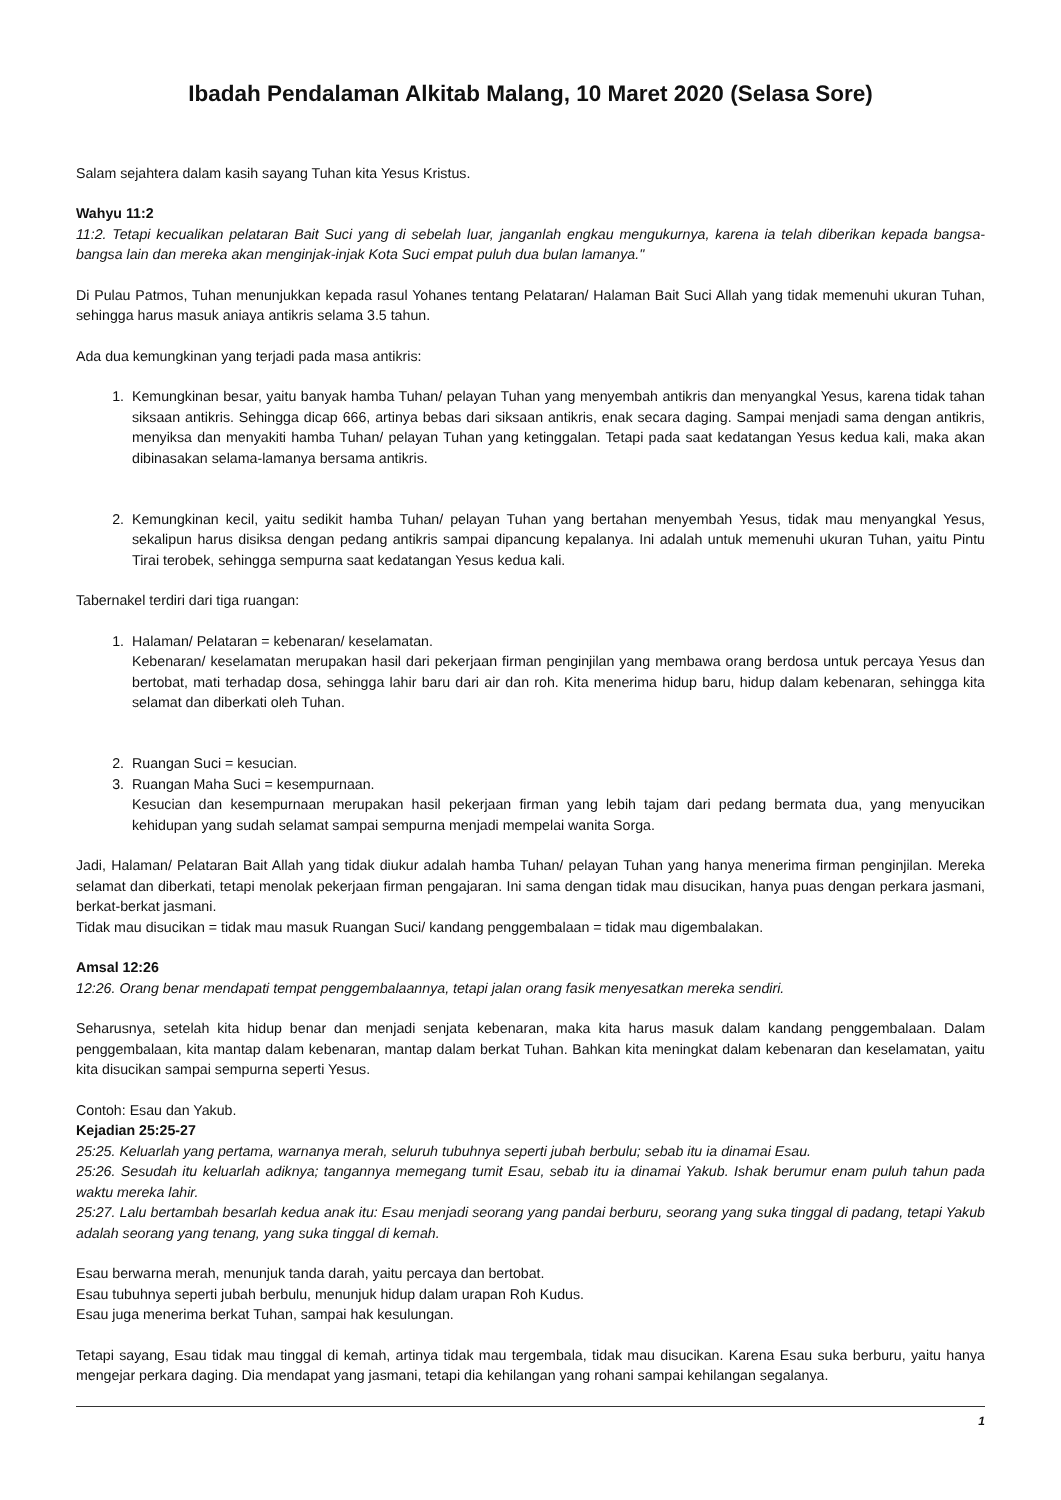Ibadah Pendalaman Alkitab Malang, 10 Maret 2020 (Selasa Sore)
Salam sejahtera dalam kasih sayang Tuhan kita Yesus Kristus.
Wahyu 11:2
11:2. Tetapi kecualikan pelataran Bait Suci yang di sebelah luar, janganlah engkau mengukurnya, karena ia telah diberikan kepada bangsa-bangsa lain dan mereka akan menginjak-injak Kota Suci empat puluh dua bulan lamanya."
Di Pulau Patmos, Tuhan menunjukkan kepada rasul Yohanes tentang Pelataran/ Halaman Bait Suci Allah yang tidak memenuhi ukuran Tuhan, sehingga harus masuk aniaya antikris selama 3.5 tahun.
Ada dua kemungkinan yang terjadi pada masa antikris:
1. Kemungkinan besar, yaitu banyak hamba Tuhan/ pelayan Tuhan yang menyembah antikris dan menyangkal Yesus, karena tidak tahan siksaan antikris. Sehingga dicap 666, artinya bebas dari siksaan antikris, enak secara daging. Sampai menjadi sama dengan antikris, menyiksa dan menyakiti hamba Tuhan/ pelayan Tuhan yang ketinggalan. Tetapi pada saat kedatangan Yesus kedua kali, maka akan dibinasakan selama-lamanya bersama antikris.
2. Kemungkinan kecil, yaitu sedikit hamba Tuhan/ pelayan Tuhan yang bertahan menyembah Yesus, tidak mau menyangkal Yesus, sekalipun harus disiksa dengan pedang antikris sampai dipancung kepalanya. Ini adalah untuk memenuhi ukuran Tuhan, yaitu Pintu Tirai terobek, sehingga sempurna saat kedatangan Yesus kedua kali.
Tabernakel terdiri dari tiga ruangan:
1. Halaman/ Pelataran = kebenaran/ keselamatan.
Kebenaran/ keselamatan merupakan hasil dari pekerjaan firman penginjilan yang membawa orang berdosa untuk percaya Yesus dan bertobat, mati terhadap dosa, sehingga lahir baru dari air dan roh. Kita menerima hidup baru, hidup dalam kebenaran, sehingga kita selamat dan diberkati oleh Tuhan.
2. Ruangan Suci = kesucian.
3. Ruangan Maha Suci = kesempurnaan.
Kesucian dan kesempurnaan merupakan hasil pekerjaan firman yang lebih tajam dari pedang bermata dua, yang menyucikan kehidupan yang sudah selamat sampai sempurna menjadi mempelai wanita Sorga.
Jadi, Halaman/ Pelataran Bait Allah yang tidak diukur adalah hamba Tuhan/ pelayan Tuhan yang hanya menerima firman penginjilan. Mereka selamat dan diberkati, tetapi menolak pekerjaan firman pengajaran. Ini sama dengan tidak mau disucikan, hanya puas dengan perkara jasmani, berkat-berkat jasmani.
Tidak mau disucikan = tidak mau masuk Ruangan Suci/ kandang penggembalaan = tidak mau digembalakan.
Amsal 12:26
12:26. Orang benar mendapati tempat penggembalaannya, tetapi jalan orang fasik menyesatkan mereka sendiri.
Seharusnya, setelah kita hidup benar dan menjadi senjata kebenaran, maka kita harus masuk dalam kandang penggembalaan. Dalam penggembalaan, kita mantap dalam kebenaran, mantap dalam berkat Tuhan. Bahkan kita meningkat dalam kebenaran dan keselamatan, yaitu kita disucikan sampai sempurna seperti Yesus.
Contoh: Esau dan Yakub.
Kejadian 25:25-27
25:25. Keluarlah yang pertama, warnanya merah, seluruh tubuhnya seperti jubah berbulu; sebab itu ia dinamai Esau.
25:26. Sesudah itu keluarlah adiknya; tangannya memegang tumit Esau, sebab itu ia dinamai Yakub. Ishak berumur enam puluh tahun pada waktu mereka lahir.
25:27. Lalu bertambah besarlah kedua anak itu: Esau menjadi seorang yang pandai berburu, seorang yang suka tinggal di padang, tetapi Yakub adalah seorang yang tenang, yang suka tinggal di kemah.
Esau berwarna merah, menunjuk tanda darah, yaitu percaya dan bertobat.
Esau tubuhnya seperti jubah berbulu, menunjuk hidup dalam urapan Roh Kudus.
Esau juga menerima berkat Tuhan, sampai hak kesulungan.
Tetapi sayang, Esau tidak mau tinggal di kemah, artinya tidak mau tergembala, tidak mau disucikan. Karena Esau suka berburu, yaitu hanya mengejar perkara daging. Dia mendapat yang jasmani, tetapi dia kehilangan yang rohani sampai kehilangan segalanya.
1